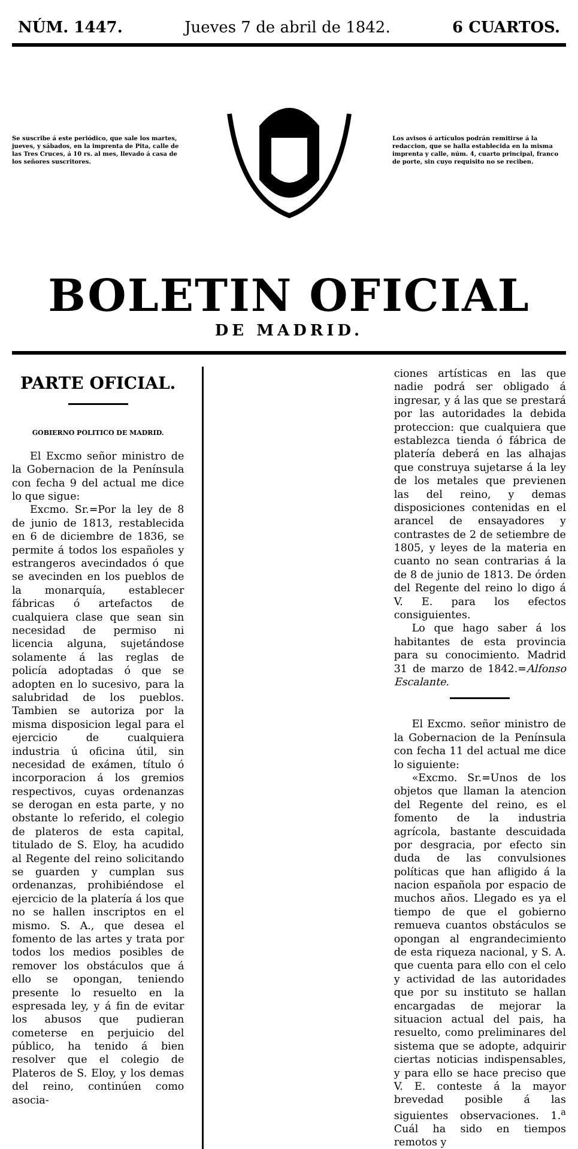NÚM. 1447. Jueves 7 de abril de 1842. 6 CUARTOS.
Se suscribe á este periódico, que sale los martes, jueves, y sábados, en la imprenta de Pita, calle de las Tres Cruces, á 10 rs. al mes, llevado á casa de los señores suscritores.
Los avisos ó artículos podrán remitirse á la redaccion, que se halla establecida en la misma imprenta y calle, núm. 4, cuarto principal, franco de porte, sin cuyo requisito no se reciben.
BOLETIN OFICIAL
DE MADRID.
PARTE OFICIAL.
GOBIERNO POLITICO DE MADRID.
El Excmo señor ministro de la Gobernacion de la Península con fecha 9 del actual me dice lo que sigue:
Excmo. Sr.=Por la ley de 8 de junio de 1813, restablecida en 6 de diciembre de 1836, se permite á todos los españoles y estrangeros avecindados ó que se avecinden en los pueblos de la monarquía, establecer fábricas ó artefactos de cualquiera clase que sean sin necesidad de permiso ni licencia alguna, sujetándose solamente á las reglas de policía adoptadas ó que se adopten en lo sucesivo, para la salubridad de los pueblos. Tambien se autoriza por la misma disposicion legal para el ejercicio de cualquiera industria ú oficina útil, sin necesidad de exámen, título ó incorporacion á los gremios respectivos, cuyas ordenanzas se derogan en esta parte, y no obstante lo referido, el colegio de plateros de esta capital, titulado de S. Eloy, ha acudido al Regente del reino solicitando se guarden y cumplan sus ordenanzas, prohibiéndose el ejercicio de la platería á los que no se hallen inscriptos en el mismo. S. A., que desea el fomento de las artes y trata por todos los medios posibles de remover los obstáculos que á ello se opongan, teniendo presente lo resuelto en la espresada ley, y á fin de evitar los abusos que pudieran cometerse en perjuicio del público, ha tenido á bien resolver que el colegio de Plateros de S. Eloy, y los demas del reino, continúen como asocia-
ciones artísticas en las que nadie podrá ser obligado á ingresar, y á las que se prestará por las autoridades la debida proteccion: que cualquiera que establezca tienda ó fábrica de platería deberá en las alhajas que construya sujetarse á la ley de los metales que previenen las del reino, y demas disposiciones contenidas en el arancel de ensayadores y contrastes de 2 de setiembre de 1805, y leyes de la materia en cuanto no sean contrarias á la de 8 de junio de 1813. De órden del Regente del reino lo digo á V. E. para los efectos consiguientes.
Lo que hago saber á los habitantes de esta provincia para su conocimiento. Madrid 31 de marzo de 1842.=Alfonso Escalante.
El Excmo. señor ministro de la Gobernacion de la Península con fecha 11 del actual me dice lo siguiente:
«Excmo. Sr.=Unos de los objetos que llaman la atencion del Regente del reino, es el fomento de la industria agrícola, bastante descuidada por desgracia, por efecto sin duda de las convulsiones políticas que han afligido á la nacion española por espacio de muchos años. Llegado es ya el tiempo de que el gobierno remueva cuantos obstáculos se opongan al engrandecimiento de esta riqueza nacional, y S. A. que cuenta para ello con el celo y actividad de las autoridades que por su instituto se hallan encargadas de mejorar la situacion actual del pais, ha resuelto, como preliminares del sistema que se adopte, adquirir ciertas noticias indispensables, y para ello se hace preciso que V. E. conteste á la mayor brevedad posible á las siguientes observaciones. 1.<sup>a</sup> Cuál ha sido en tiempos remotos y